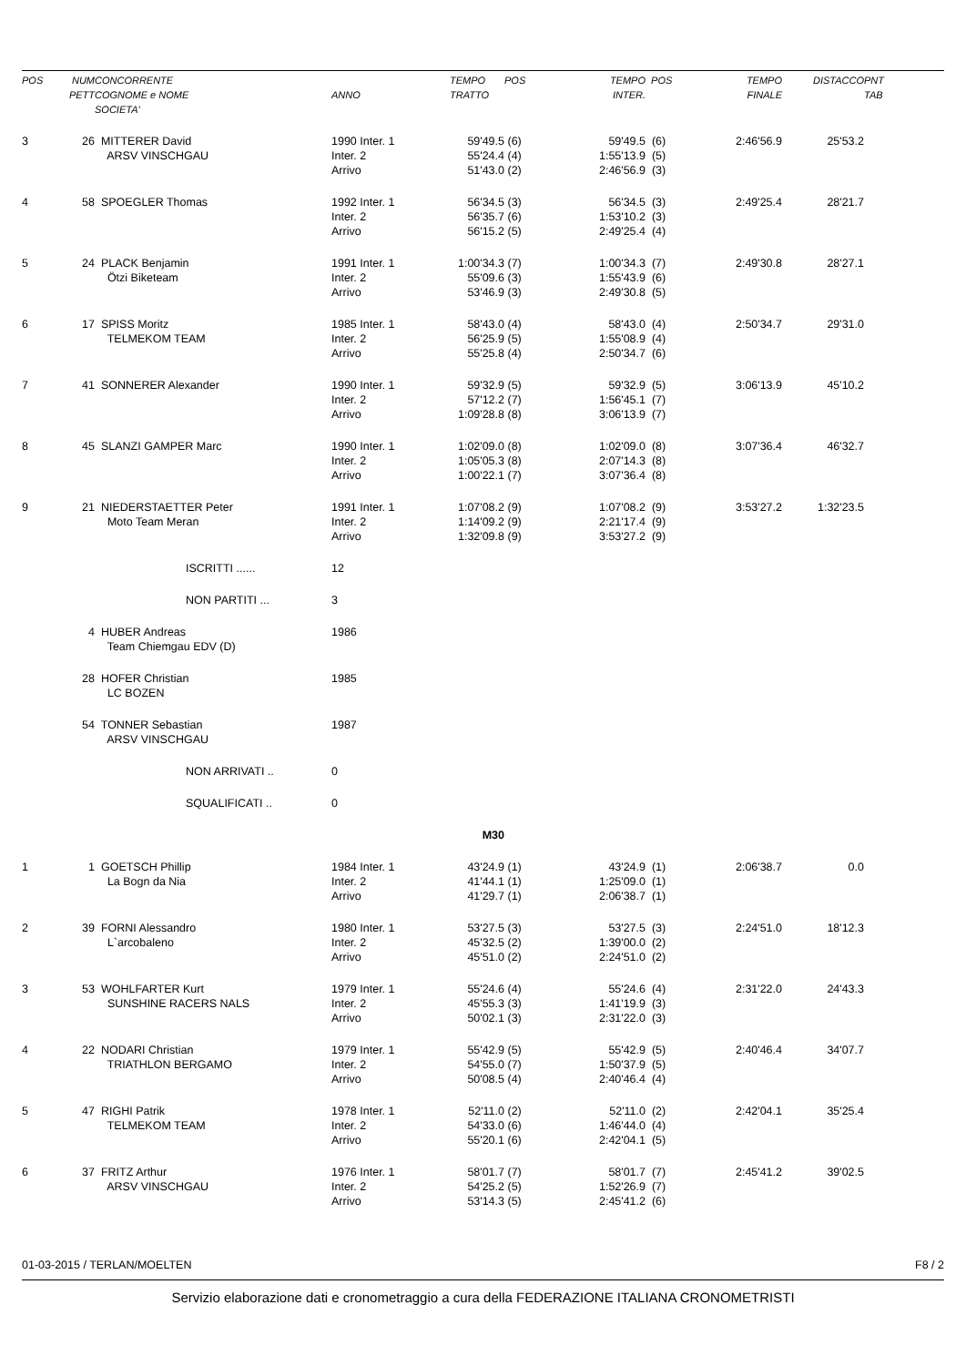| POS | NUM PETT | CONCORRENTE COGNOME e NOME SOCIETA' | ANNO | TEMPO TRATTO | POS | TEMPO INTER. | POS | TEMPO FINALE | DISTACCO | PNT TAB |
| --- | --- | --- | --- | --- | --- | --- | --- | --- | --- | --- |
| 3 | 26 | MITTERER David ARSV VINSCHGAU | 1990 Inter. 1 Inter. 2 Arrivo | 59'49.5 55'24.4 51'43.0 | (6) (4) (2) | 59'49.5 1:55'13.9 2:46'56.9 | (6) (5) (3) | 2:46'56.9 | 25'53.2 | |
| 4 | 58 | SPOEGLER Thomas | 1992 Inter. 1 Inter. 2 Arrivo | 56'34.5 56'35.7 56'15.2 | (3) (6) (5) | 56'34.5 1:53'10.2 2:49'25.4 | (3) (3) (4) | 2:49'25.4 | 28'21.7 | |
| 5 | 24 | PLACK Benjamin Ötzi Biketeam | 1991 Inter. 1 Inter. 2 Arrivo | 1:00'34.3 55'09.6 53'46.9 | (7) (3) (3) | 1:00'34.3 1:55'43.9 2:49'30.8 | (7) (6) (5) | 2:49'30.8 | 28'27.1 | |
| 6 | 17 | SPISS Moritz TELMEKOM TEAM | 1985 Inter. 1 Inter. 2 Arrivo | 58'43.0 56'25.9 55'25.8 | (4) (5) (4) | 58'43.0 1:55'08.9 2:50'34.7 | (4) (4) (6) | 2:50'34.7 | 29'31.0 | |
| 7 | 41 | SONNERER Alexander | 1990 Inter. 1 Inter. 2 Arrivo | 59'32.9 57'12.2 1:09'28.8 | (5) (7) (8) | 59'32.9 1:56'45.1 3:06'13.9 | (5) (7) (7) | 3:06'13.9 | 45'10.2 | |
| 8 | 45 | SLANZI GAMPER Marc | 1990 Inter. 1 Inter. 2 Arrivo | 1:02'09.0 1:05'05.3 1:00'22.1 | (8) (8) (7) | 1:02'09.0 2:07'14.3 3:07'36.4 | (8) (8) (8) | 3:07'36.4 | 46'32.7 | |
| 9 | 21 | NIEDERSTAETTER Peter Moto Team Meran | 1991 Inter. 1 Inter. 2 Arrivo | 1:07'08.2 1:14'09.2 1:32'09.8 | (9) (9) (9) | 1:07'08.2 2:21'17.4 3:53'27.2 | (9) (9) (9) | 3:53'27.2 | 1:32'23.5 | |
| | | ISCRITTI ...... | 12 | | | | | | | |
| | | NON PARTITI ... | 3 | | | | | | | |
| | 4 | HUBER Andreas Team Chiemgau EDV (D) | 1986 | | | | | | | |
| | 28 | HOFER Christian LC BOZEN | 1985 | | | | | | | |
| | 54 | TONNER Sebastian ARSV VINSCHGAU | 1987 | | | | | | | |
| | | NON ARRIVATI .. | 0 | | | | | | | |
| | | SQUALIFICATI .. | 0 | | | | | | | |
| | | | | M30 | | | | | | |
| 1 | 1 | GOETSCH Phillip La Bogn da Nia | 1984 Inter. 1 Inter. 2 Arrivo | 43'24.9 41'44.1 41'29.7 | (1) (1) (1) | 43'24.9 1:25'09.0 2:06'38.7 | (1) (1) (1) | 2:06'38.7 | 0.0 | |
| 2 | 39 | FORNI Alessandro L`arcobaleno | 1980 Inter. 1 Inter. 2 Arrivo | 53'27.5 45'32.5 45'51.0 | (3) (2) (2) | 53'27.5 1:39'00.0 2:24'51.0 | (3) (2) (2) | 2:24'51.0 | 18'12.3 | |
| 3 | 53 | WOHLFARTER Kurt SUNSHINE RACERS NALS | 1979 Inter. 1 Inter. 2 Arrivo | 55'24.6 45'55.3 50'02.1 | (4) (3) (3) | 55'24.6 1:41'19.9 2:31'22.0 | (4) (3) (3) | 2:31'22.0 | 24'43.3 | |
| 4 | 22 | NODARI Christian TRIATHLON BERGAMO | 1979 Inter. 1 Inter. 2 Arrivo | 55'42.9 54'55.0 50'08.5 | (5) (7) (4) | 55'42.9 1:50'37.9 2:40'46.4 | (5) (5) (4) | 2:40'46.4 | 34'07.7 | |
| 5 | 47 | RIGHI Patrik TELMEKOM TEAM | 1978 Inter. 1 Inter. 2 Arrivo | 52'11.0 54'33.0 55'20.1 | (2) (6) (6) | 52'11.0 1:46'44.0 2:42'04.1 | (2) (4) (5) | 2:42'04.1 | 35'25.4 | |
| 6 | 37 | FRITZ Arthur ARSV VINSCHGAU | 1976 Inter. 1 Inter. 2 Arrivo | 58'01.7 54'25.2 53'14.3 | (7) (5) (5) | 58'01.7 1:52'26.9 2:45'41.2 | (7) (7) (6) | 2:45'41.2 | 39'02.5 | |
01-03-2015 / TERLAN/MOELTEN F8 / 2
Servizio elaborazione dati e cronometraggio a cura della FEDERAZIONE ITALIANA CRONOMETRISTI